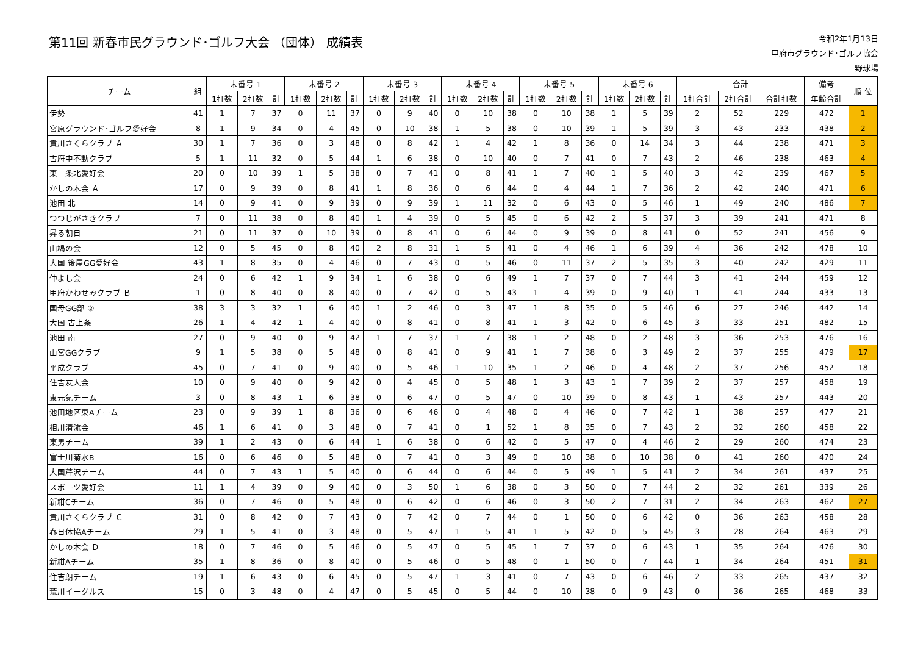第11回 新春市民グラウンド･ゴルフ大会 （団体） 成績表
令和2年1月13日
甲府市グラウンド･ゴルフ協会
野球場
| チーム | 組 | 末番号 1 | | | 末番号 2 | | | 末番号 3 | | | 末番号 4 | | | 末番号 5 | | | 末番号 6 | | | 合計 | | | 備考 | 順 位 |
| --- | --- | --- | --- | --- | --- | --- | --- | --- | --- | --- | --- | --- | --- | --- | --- | --- | --- | --- | --- | --- | --- | --- | --- | --- |
| | | 1打数 | 2打数 | 計 | 1打数 | 2打数 | 計 | 1打数 | 2打数 | 計 | 1打数 | 2打数 | 計 | 1打数 | 2打数 | 計 | 1打数 | 2打数 | 計 | 1打合計 | 2打合計 | 合計打数 | 年齢合計 | |
| 伊勢 | 41 | 1 | 7 | 37 | 0 | 11 | 37 | 0 | 9 | 40 | 0 | 10 | 38 | 0 | 10 | 38 | 1 | 5 | 39 | 2 | 52 | 229 | 472 | 1 |
| 宮原グラウンド･ゴルフ愛好会 | 8 | 1 | 9 | 34 | 0 | 4 | 45 | 0 | 10 | 38 | 1 | 5 | 38 | 0 | 10 | 39 | 1 | 5 | 39 | 3 | 43 | 233 | 438 | 2 |
| 貢川さくらクラブ Ａ | 30 | 1 | 7 | 36 | 0 | 3 | 48 | 0 | 8 | 42 | 1 | 4 | 42 | 1 | 8 | 36 | 0 | 14 | 34 | 3 | 44 | 238 | 471 | 3 |
| 古府中不動クラブ | 5 | 1 | 11 | 32 | 0 | 5 | 44 | 1 | 6 | 38 | 0 | 10 | 40 | 0 | 7 | 41 | 0 | 7 | 43 | 2 | 46 | 238 | 463 | 4 |
| 東二条北愛好会 | 20 | 0 | 10 | 39 | 1 | 5 | 38 | 0 | 7 | 41 | 0 | 8 | 41 | 1 | 7 | 40 | 1 | 5 | 40 | 3 | 42 | 239 | 467 | 5 |
| かしの木会 Ａ | 17 | 0 | 9 | 39 | 0 | 8 | 41 | 1 | 8 | 36 | 0 | 6 | 44 | 0 | 4 | 44 | 1 | 7 | 36 | 2 | 42 | 240 | 471 | 6 |
| 池田 北 | 14 | 0 | 9 | 41 | 0 | 9 | 39 | 0 | 9 | 39 | 1 | 11 | 32 | 0 | 6 | 43 | 0 | 5 | 46 | 1 | 49 | 240 | 486 | 7 |
| つつじがさきクラブ | 7 | 0 | 11 | 38 | 0 | 8 | 40 | 1 | 4 | 39 | 0 | 5 | 45 | 0 | 6 | 42 | 2 | 5 | 37 | 3 | 39 | 241 | 471 | 8 |
| 昇る朝日 | 21 | 0 | 11 | 37 | 0 | 10 | 39 | 0 | 8 | 41 | 0 | 6 | 44 | 0 | 9 | 39 | 0 | 8 | 41 | 0 | 52 | 241 | 456 | 9 |
| 山鳩の会 | 12 | 0 | 5 | 45 | 0 | 8 | 40 | 2 | 8 | 31 | 1 | 5 | 41 | 0 | 4 | 46 | 1 | 6 | 39 | 4 | 36 | 242 | 478 | 10 |
| 大国 後屋GG愛好会 | 43 | 1 | 8 | 35 | 0 | 4 | 46 | 0 | 7 | 43 | 0 | 5 | 46 | 0 | 11 | 37 | 2 | 5 | 35 | 3 | 40 | 242 | 429 | 11 |
| 仲よし会 | 24 | 0 | 6 | 42 | 1 | 9 | 34 | 1 | 6 | 38 | 0 | 6 | 49 | 1 | 7 | 37 | 0 | 7 | 44 | 3 | 41 | 244 | 459 | 12 |
| 甲府かわせみクラブ Ｂ | 1 | 0 | 8 | 40 | 0 | 8 | 40 | 0 | 7 | 42 | 0 | 5 | 43 | 1 | 4 | 39 | 0 | 9 | 40 | 1 | 41 | 244 | 433 | 13 |
| 国母GG部 ② | 38 | 3 | 3 | 32 | 1 | 6 | 40 | 1 | 2 | 46 | 0 | 3 | 47 | 1 | 8 | 35 | 0 | 5 | 46 | 6 | 27 | 246 | 442 | 14 |
| 大国 古上条 | 26 | 1 | 4 | 42 | 1 | 4 | 40 | 0 | 8 | 41 | 0 | 8 | 41 | 1 | 3 | 42 | 0 | 6 | 45 | 3 | 33 | 251 | 482 | 15 |
| 池田 南 | 27 | 0 | 9 | 40 | 0 | 9 | 42 | 1 | 7 | 37 | 1 | 7 | 38 | 1 | 2 | 48 | 0 | 2 | 48 | 3 | 36 | 253 | 476 | 16 |
| 山宮GGクラブ | 9 | 1 | 5 | 38 | 0 | 5 | 48 | 0 | 8 | 41 | 0 | 9 | 41 | 1 | 7 | 38 | 0 | 3 | 49 | 2 | 37 | 255 | 479 | 17 |
| 平成クラブ | 45 | 0 | 7 | 41 | 0 | 9 | 40 | 0 | 5 | 46 | 1 | 10 | 35 | 1 | 2 | 46 | 0 | 4 | 48 | 2 | 37 | 256 | 452 | 18 |
| 住吉友人会 | 10 | 0 | 9 | 40 | 0 | 9 | 42 | 0 | 4 | 45 | 0 | 5 | 48 | 1 | 3 | 43 | 1 | 7 | 39 | 2 | 37 | 257 | 458 | 19 |
| 東元気チーム | 3 | 0 | 8 | 43 | 1 | 6 | 38 | 0 | 6 | 47 | 0 | 5 | 47 | 0 | 10 | 39 | 0 | 8 | 43 | 1 | 43 | 257 | 443 | 20 |
| 池田地区東Aチーム | 23 | 0 | 9 | 39 | 1 | 8 | 36 | 0 | 6 | 46 | 0 | 4 | 48 | 0 | 4 | 46 | 0 | 7 | 42 | 1 | 38 | 257 | 477 | 21 |
| 相川清流会 | 46 | 1 | 6 | 41 | 0 | 3 | 48 | 0 | 7 | 41 | 0 | 1 | 52 | 1 | 8 | 35 | 0 | 7 | 43 | 2 | 32 | 260 | 458 | 22 |
| 東男チーム | 39 | 1 | 2 | 43 | 0 | 6 | 44 | 1 | 6 | 38 | 0 | 6 | 42 | 0 | 5 | 47 | 0 | 4 | 46 | 2 | 29 | 260 | 474 | 23 |
| 富士川菊水B | 16 | 0 | 6 | 46 | 0 | 5 | 48 | 0 | 7 | 41 | 0 | 3 | 49 | 0 | 10 | 38 | 0 | 10 | 38 | 0 | 41 | 260 | 470 | 24 |
| 大国芹沢チーム | 44 | 0 | 7 | 43 | 1 | 5 | 40 | 0 | 6 | 44 | 0 | 6 | 44 | 0 | 5 | 49 | 1 | 5 | 41 | 2 | 34 | 261 | 437 | 25 |
| スポーツ愛好会 | 11 | 1 | 4 | 39 | 0 | 9 | 40 | 0 | 3 | 50 | 1 | 6 | 38 | 0 | 3 | 50 | 0 | 7 | 44 | 2 | 32 | 261 | 339 | 26 |
| 新紺Cチーム | 36 | 0 | 7 | 46 | 0 | 5 | 48 | 0 | 6 | 42 | 0 | 6 | 46 | 0 | 3 | 50 | 2 | 7 | 31 | 2 | 34 | 263 | 462 | 27 |
| 貢川さくらクラブ Ｃ | 31 | 0 | 8 | 42 | 0 | 7 | 43 | 0 | 7 | 42 | 0 | 7 | 44 | 0 | 1 | 50 | 0 | 6 | 42 | 0 | 36 | 263 | 458 | 28 |
| 春日体協Aチーム | 29 | 1 | 5 | 41 | 0 | 3 | 48 | 0 | 5 | 47 | 1 | 5 | 41 | 1 | 5 | 42 | 0 | 5 | 45 | 3 | 28 | 264 | 463 | 29 |
| かしの木会 Ｄ | 18 | 0 | 7 | 46 | 0 | 5 | 46 | 0 | 5 | 47 | 0 | 5 | 45 | 1 | 7 | 37 | 0 | 6 | 43 | 1 | 35 | 264 | 476 | 30 |
| 新紺Aチーム | 35 | 1 | 8 | 36 | 0 | 8 | 40 | 0 | 5 | 46 | 0 | 5 | 48 | 0 | 1 | 50 | 0 | 7 | 44 | 1 | 34 | 264 | 451 | 31 |
| 住吉朗チーム | 19 | 1 | 6 | 43 | 0 | 6 | 45 | 0 | 5 | 47 | 1 | 3 | 41 | 0 | 7 | 43 | 0 | 6 | 46 | 2 | 33 | 265 | 437 | 32 |
| 荒川イーグルス | 15 | 0 | 3 | 48 | 0 | 4 | 47 | 0 | 5 | 45 | 0 | 5 | 44 | 0 | 10 | 38 | 0 | 9 | 43 | 0 | 36 | 265 | 468 | 33 |